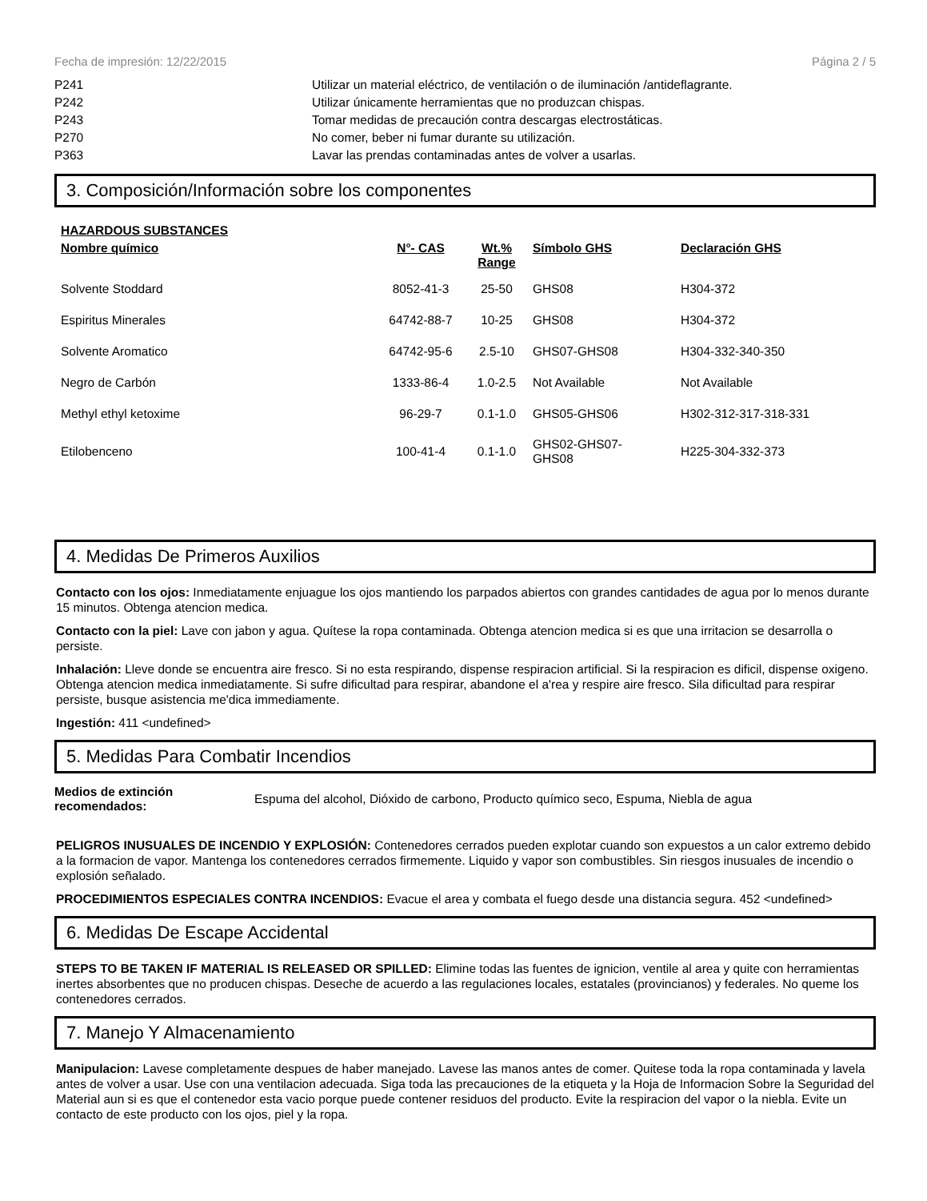Fecha de impresión: 12/22/2015 Página 2 / 5
P241 Utilizar un material eléctrico, de ventilación o de iluminación /antideflagrante.
P242 Utilizar únicamente herramientas que no produzcan chispas.
P243 Tomar medidas de precaución contra descargas electrostáticas.
P270 No comer, beber ni fumar durante su utilización.
P363 Lavar las prendas contaminadas antes de volver a usarlas.
3. Composición/Información sobre los componentes
HAZARDOUS SUBSTANCES
| Nombre químico | N°- CAS | Wt.% Range | Símbolo GHS | Declaración GHS |
| --- | --- | --- | --- | --- |
| Solvente Stoddard | 8052-41-3 | 25-50 | GHS08 | H304-372 |
| Espiritus Minerales | 64742-88-7 | 10-25 | GHS08 | H304-372 |
| Solvente Aromatico | 64742-95-6 | 2.5-10 | GHS07-GHS08 | H304-332-340-350 |
| Negro de Carbón | 1333-86-4 | 1.0-2.5 | Not Available | Not Available |
| Methyl ethyl ketoxime | 96-29-7 | 0.1-1.0 | GHS05-GHS06 | H302-312-317-318-331 |
| Etilobenceno | 100-41-4 | 0.1-1.0 | GHS02-GHS07- GHS08 | H225-304-332-373 |
4. Medidas De Primeros Auxilios
Contacto con los ojos: Inmediatamente enjuague los ojos mantiendo los parpados abiertos con grandes cantidades de agua por lo menos durante 15 minutos. Obtenga atencion medica.
Contacto con la piel: Lave con jabon y agua. Quítese la ropa contaminada. Obtenga atencion medica si es que una irritacion se desarrolla o persiste.
Inhalación: Lleve donde se encuentra aire fresco. Si no esta respirando, dispense respiracion artificial. Si la respiracion es dificil, dispense oxigeno. Obtenga atencion medica inmediatamente. Si sufre dificultad para respirar, abandone el a'rea y respire aire fresco. Sila dificultad para respirar persiste, busque asistencia me'dica immediamente.
Ingestión: 411 <undefined>
5. Medidas Para Combatir Incendios
Medios de extinción recomendados: Espuma del alcohol, Dióxido de carbono, Producto químico seco, Espuma, Niebla de agua
PELIGROS INUSUALES DE INCENDIO Y EXPLOSIÓN: Contenedores cerrados pueden explotar cuando son expuestos a un calor extremo debido a la formacion de vapor. Mantenga los contenedores cerrados firmemente. Liquido y vapor son combustibles. Sin riesgos inusuales de incendio o explosión señalado.
PROCEDIMIENTOS ESPECIALES CONTRA INCENDIOS: Evacue el area y combata el fuego desde una distancia segura. 452 <undefined>
6. Medidas De Escape Accidental
STEPS TO BE TAKEN IF MATERIAL IS RELEASED OR SPILLED: Elimine todas las fuentes de ignicion, ventile al area y quite con herramientas inertes absorbentes que no producen chispas. Deseche de acuerdo a las regulaciones locales, estatales (provincianos) y federales. No queme los contenedores cerrados.
7. Manejo Y Almacenamiento
Manipulacion: Lavese completamente despues de haber manejado. Lavese las manos antes de comer. Quitese toda la ropa contaminada y lavela antes de volver a usar. Use con una ventilacion adecuada. Siga toda las precauciones de la etiqueta y la Hoja de Informacion Sobre la Seguridad del Material aun si es que el contenedor esta vacio porque puede contener residuos del producto. Evite la respiracion del vapor o la niebla. Evite un contacto de este producto con los ojos, piel y la ropa.